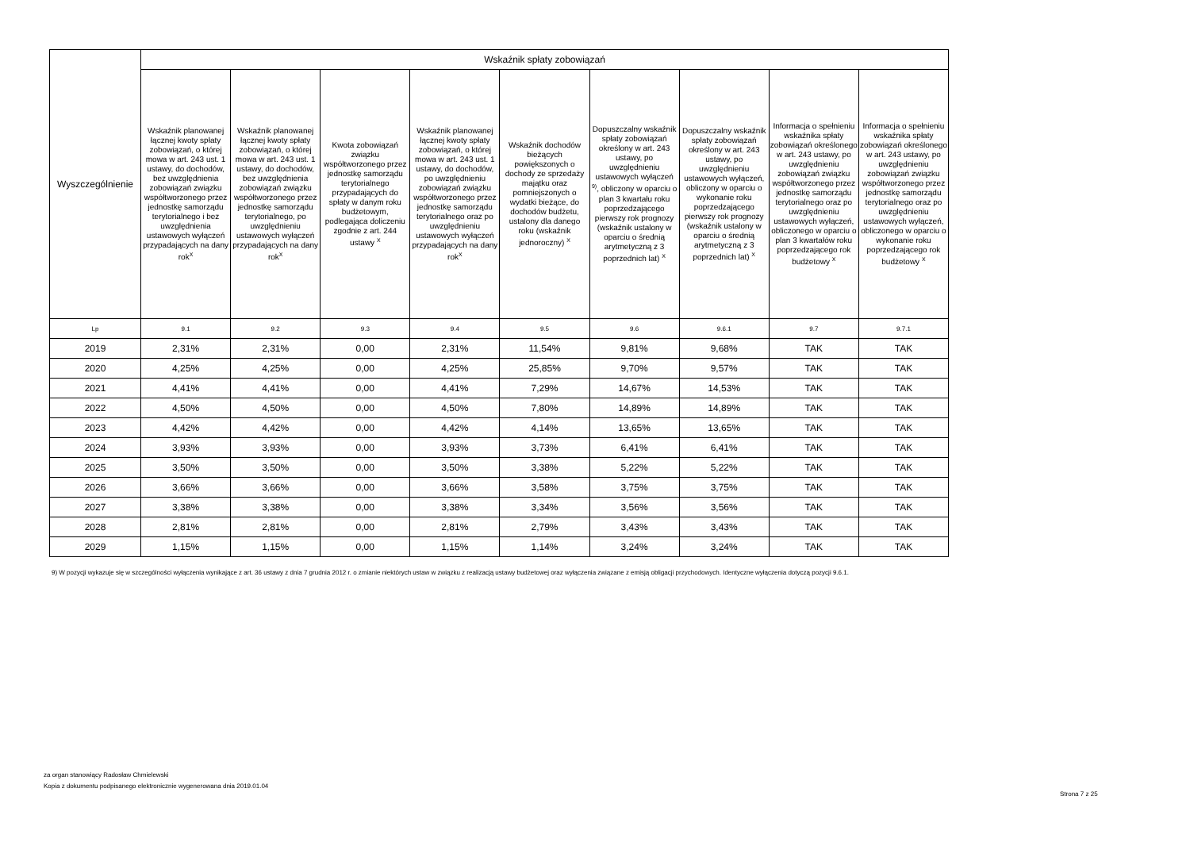| Wyszczególnienie | Wskaźnik spłaty zobowiązań | | | | | | | | |
| --- | --- | --- | --- | --- | --- | --- | --- | --- | --- |
| | Wskaźnik planowanej łącznej kwoty spłaty zobowiązań, o której mowa w art. 243 ust. 1 ustawy, do dochodów, bez uwzględnienia zobowiązań związku współtworzonego przez jednostkę samorządu terytorialnego i bez uwzględnienia ustawowych wyłączeń przypadających na dany rok<sup>X</sup> | Wskaźnik planowanej łącznej kwoty spłaty zobowiązań, o której mowa w art. 243 ust. 1 ustawy, do dochodów, bez uwzględnienia zobowiązań związku współtworzonego przez jednostkę samorządu terytorialnego, po uwzględnieniu ustawowych wyłączeń przypadających na dany rok<sup>X</sup> | Kwota zobowiązań związku współtworzonego przez jednostkę samorządu terytorialnego przypadających do spłaty w danym roku budżetowym, podlegająca doliczeniu zgodnie z art. 244 ustawy <sup>X</sup> | Wskaźnik planowanej łącznej kwoty spłaty zobowiązań, o której mowa w art. 243 ust. 1 ustawy, do dochodów, po uwzględnieniu zobowiązań związku współtworzonego przez jednostkę samorządu terytorialnego oraz po uwzględnieniu ustawowych wyłączeń przypadających na dany rok<sup>X</sup> | Wskaźnik dochodów bieżących powiększonych o dochody ze sprzedaży majątku oraz pomniejszonych o wydatki bieżące, do dochodów budżetu, ustalony dla danego roku (wskaźnik jednoroczny) <sup>X</sup> | Dopuszczalny wskaźnik spłaty zobowiązań określony w art. 243 ustawy, po uwzględnieniu ustawowych wyłączeń <sup>9)</sup>, obliczony w oparciu o plan 3 kwartału roku poprzedzającego pierwszy rok prognozy (wskaźnik ustalony w oparciu o średnią arytmetyczną z 3 poprzednich lat) <sup>X</sup> | Dopuszczalny wskaźnik spłaty zobowiązań określony w art. 243 ustawy, po uwzględnieniu ustawowych wyłączeń, obliczony w oparciu o wykonanie roku poprzedzającego pierwszy rok prognozy (wskaźnik ustalony w oparciu o średnią arytmetyczną z 3 poprzednich lat) <sup>X</sup> | Informacja o spełnieniu wskaźnika spłaty zobowiązań określonego w art. 243 ustawy, po uwzględnieniu zobowiązań związku współtworzonego przez jednostkę samorządu terytorialnego oraz po uwzględnieniu ustawowych wyłączeń, obliczonego w oparciu o plan 3 kwartałów roku poprzedzającego rok budżetowy <sup>X</sup> | Informacja o spełnieniu wskaźnika spłaty zobowiązań określonego w art. 243 ustawy, po uwzględnieniu zobowiązań związku współtworzonego przez jednostkę samorządu terytorialnego oraz po uwzględnieniu ustawowych wyłączeń, obliczonego w oparciu o wykonanie roku poprzedzającego rok budżetowy <sup>X</sup> |
| Lp | 9.1 | 9.2 | 9.3 | 9.4 | 9.5 | 9.6 | 9.6.1 | 9.7 | 9.7.1 |
| 2019 | 2,31% | 2,31% | 0,00 | 2,31% | 11,54% | 9,81% | 9,68% | TAK | TAK |
| 2020 | 4,25% | 4,25% | 0,00 | 4,25% | 25,85% | 9,70% | 9,57% | TAK | TAK |
| 2021 | 4,41% | 4,41% | 0,00 | 4,41% | 7,29% | 14,67% | 14,53% | TAK | TAK |
| 2022 | 4,50% | 4,50% | 0,00 | 4,50% | 7,80% | 14,89% | 14,89% | TAK | TAK |
| 2023 | 4,42% | 4,42% | 0,00 | 4,42% | 4,14% | 13,65% | 13,65% | TAK | TAK |
| 2024 | 3,93% | 3,93% | 0,00 | 3,93% | 3,73% | 6,41% | 6,41% | TAK | TAK |
| 2025 | 3,50% | 3,50% | 0,00 | 3,50% | 3,38% | 5,22% | 5,22% | TAK | TAK |
| 2026 | 3,66% | 3,66% | 0,00 | 3,66% | 3,58% | 3,75% | 3,75% | TAK | TAK |
| 2027 | 3,38% | 3,38% | 0,00 | 3,38% | 3,34% | 3,56% | 3,56% | TAK | TAK |
| 2028 | 2,81% | 2,81% | 0,00 | 2,81% | 2,79% | 3,43% | 3,43% | TAK | TAK |
| 2029 | 1,15% | 1,15% | 0,00 | 1,15% | 1,14% | 3,24% | 3,24% | TAK | TAK |
9) W pozycji wykazuje się w szczególności wyłączenia wynikające z art. 36 ustawy z dnia 7 grudnia 2012 r. o zmianie niektórych ustaw w związku z realizacją ustawy budżetowej oraz wyłączenia związane z emisją obligacji przychodowych. Identyczne wyłączenia dotyczą pozycji 9.6.1.
za organ stanowiący Radosław Chmielewski
Kopia z dokumentu podpisanego elektronicznie wygenerowana dnia 2019.01.04
Strona 7 z 25